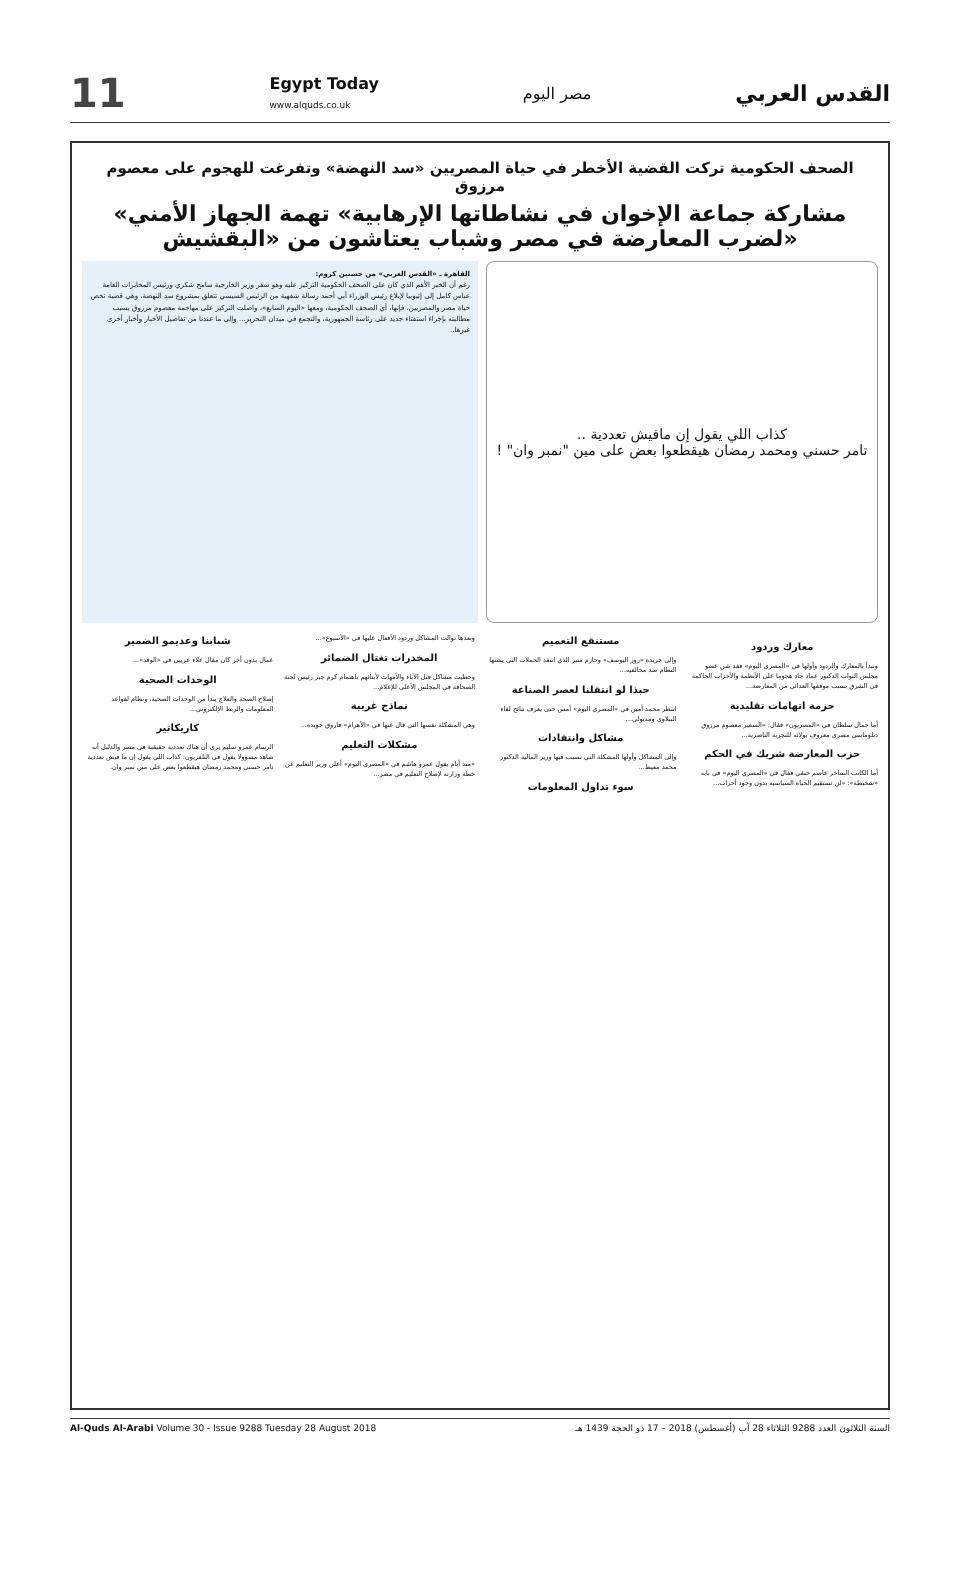11
Egypt Today
www.alquds.co.uk
مصر اليوم
القدس العربي
الصحف الحكومية تركت القضية الأخطر في حياة المصريين «سد النهضة» وتفرغت للهجوم على معصوم مرزوق
«مشاركة جماعة الإخوان في نشاطاتها الإرهابية» تهمة الجهاز الأمني لضرب المعارضة في مصر وشباب يعتاشون من «البقشيش»
القاهرة ـ «القدس العربي» من حسنين كروم:
رغم أن الخبر الأهم الذي كان على الصحف الحكومية التركيز عليه وهو سفر وزير الخارجية سامح شكري ورئيس المخابرات العامة عباس كامل إلى إثيوبيا لإبلاغ رئيس الوزراء آبي أحمد رسالة شفهية من الرئيس السيسي تتعلق بمشروع سد النهضة، وهي قضية تخص حياة مصر والمصريين، فإنها، أي الصحف الحكومية، ومعها «اليوم السابع»، واصلت التركيز على مهاجمة معصوم مرزوق بسبب مطالبته بإجراء استفتاء جديد على رئاسة الجمهورية، والتجمع في ميدان التحرير... وإلى ما عندنا من تفاصيل الأخبار وأخبار أخرى غيرها..
كذاب اللي يقول إن مافيش تعددية ..
تامر حسني ومحمد رمضان هيقطعوا بعض على مين "نمبر وان" !
معارك وردود
ونبدأ بالمعارك والردود وأولها في «المصري اليوم» فقد شن عضو مجلس النواب الدكتور عماد جاد هجوما على الأنظمة والأحزاب الحاكمة في الشرق بسبب موقفها العدائي من المعارضة...
حزمة اتهامات تقليدية
أما جمال سلطان في «المصريون» فقال: «السفير معصوم مرزوق دبلوماسي مصري معروف بولائه للتجربة الناصرية...
حزب المعارضة شريك في الحكم
أما الكاتب الساخر عاصم حنفي فقال في «المصري اليوم» في بابه «شخبطة»: «لن تستقيم الحياة السياسية بدون وجود أحزاب...
مستنقع التعميم
وإلى جريدة «روز اليوسف» وحازم منير الذي انتقد الحملات التي يشنها النظام ضد مخالفيه...
حبذا لو انتقلنا لعصر الصناعة
انتظر محمد أمين في «المصري اليوم» أمس حتى يعرف نتائج لقاء الببلاوي ومدبولي...
مشاكل وانتقادات
وإلى المشاكل وأولها المشكلة التي تسبب فيها وزير المالية الدكتور محمد معيط...
سوء تداول المعلومات
وبعدها توالت المشاكل وردود الأفعال عليها في «الأسبوع»...
المخدرات تغتال الضمائر
وحظيت مشاكل قتل الآباء والأمهات لأبنائهم باهتمام كرم جبر رئيس لجنة الصحافة في المجلس الأعلى للإعلام...
نماذج غريبة
وهي المشكلة نفسها التي قال عنها في «الأهرام» فاروق جويدة...
مشكلات التعليم
«منذ أيام يقول عمرو هاشم في «المصري اليوم» أعلن وزير التعليم عن خطة وزارته لإصلاح التعليم في مصر...
شبابنا وعديمو الضمير
عمال بدون أجر كان مقال علاء عريبي في «الوفد»...
الوحدات الصحية
إصلاح الصحة والعلاج يبدأ من الوحدات الصحية، ونظام لقواعد المعلومات والربط الإلكتروني...
كاريكاتير
الرسام عمرو سليم يرى أن هناك تعددية حقيقية في مصر والدليل أنه شاهد مسؤولا يقول في التلفزيون: كذاب اللي يقول إن ما فيش تعددية تامر حسني ومحمد رمضان هيقطعوا بعض على مين نمبر وان.
Al-Quds Al-Arabi Volume 30 - Issue 9288 Tuesday 28 August 2018
السنة الثلاثون العدد 9288 الثلاثاء 28 آب (أغسطس) 2018 – 17 ذو الحجة 1439 هـ